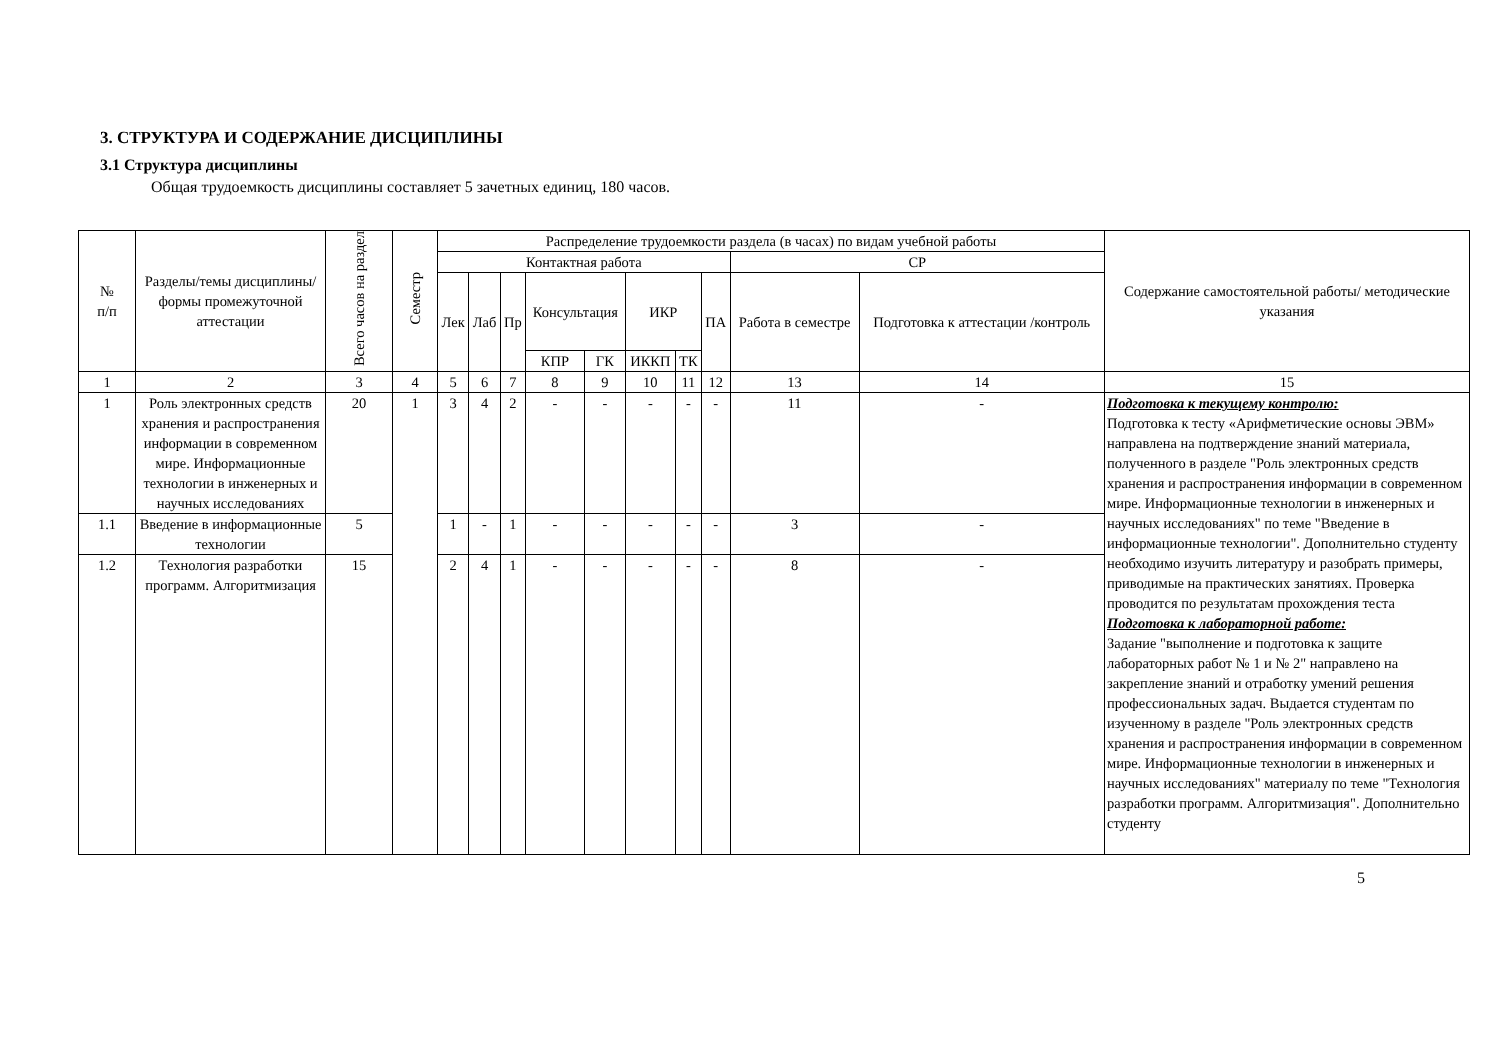3. СТРУКТУРА И СОДЕРЖАНИЕ ДИСЦИПЛИНЫ
3.1 Структура дисциплины
Общая трудоемкость дисциплины составляет 5 зачетных единиц, 180 часов.
| № п/п | Разделы/темы дисциплины/формы промежуточной аттестации | Всего часов на раздел | Семестр | Распределение трудоемкости раздела (в часах) по видам учебной работы | | | | | | | | | | Содержание самостоятельной работы/ методические указания |
| --- | --- | --- | --- | --- | --- | --- | --- | --- | --- | --- | --- | --- | --- | --- |
| | | | | Контактная работа | | | | | | | | СР | | |
| | | | | Лек | Лаб | Пр | Консультация | | ИКР | | ПА | Работа в семестре | Подготовка к аттестации /контроль | |
| | | | | | | | КПР | ГК | ИККП | ТК | | | | |
| 1 | 2 | 3 | 4 | 5 | 6 | 7 | 8 | 9 | 10 | 11 | 12 | 13 | 14 | 15 |
| 1 | Роль электронных средств хранения и распространения информации в современном мире. Информационные технологии в инженерных и научных исследованиях | 20 | 1 | 3 | 4 | 2 | - | - | - | - | - | 11 | - | Подготовка к текущему контролю: Подготовка к тесту «Арифметические основы ЭВМ» направлена на подтверждение знаний материала, полученного в разделе "Роль электронных средств хранения и распространения информации в современном мире. Информационные технологии в инженерных и научных исследованиях" по теме "Введение в информационные технологии". Дополнительно студенту необходимо изучить литературу и разобрать примеры, приводимые на практических занятиях. Проверка проводится по результатам прохождения теста Подготовка к лабораторной работе: Задание "выполнение и подготовка к защите лабораторных работ № 1 и № 2" направлено на закрепление знаний и отработку умений решения профессиональных задач. Выдается студентам по изученному в разделе "Роль электронных средств хранения и распространения информации в современном мире. Информационные технологии в инженерных и научных исследованиях" материалу по теме "Технология разработки программ. Алгоритмизация". Дополнительно студенту |
| 1.1 | Введение в информационные технологии | 5 | | 1 | - | 1 | - | - | - | - | - | 3 | - | |
| 1.2 | Технология разработки программ. Алгоритмизация | 15 | | 2 | 4 | 1 | - | - | - | - | - | 8 | - | |
5